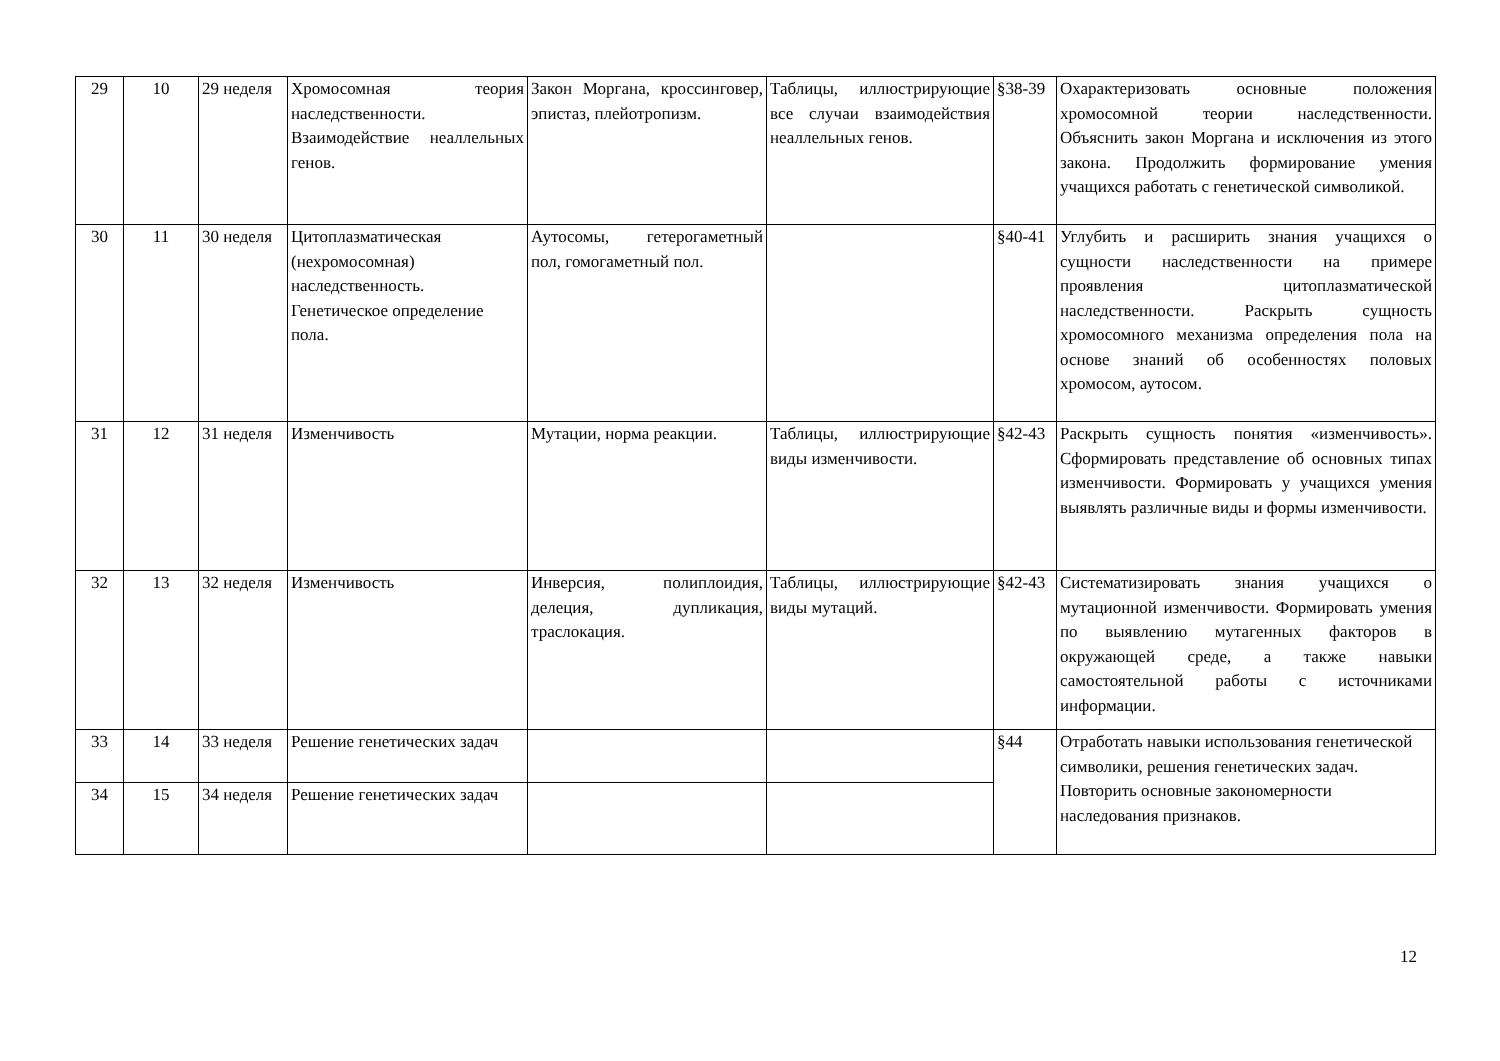| 29 | 10 | 29 неделя | Хромосомная теория наследственности. Взаимодействие неаллельных генов. | Закон Моргана, кроссинговер, эпистаз, плейотропизм. | Таблицы, иллюстрирующие все случаи взаимодействия неаллельных генов. | §38-39 | Охарактеризовать основные положения хромосомной теории наследственности. Объяснить закон Моргана и исключения из этого закона. Продолжить формирование умения учащихся работать с генетической символикой. |
| 30 | 11 | 30 неделя | Цитоплазматическая (нехромосомная) наследственность. Генетическое определение пола. | Аутосомы, гетерогаметный пол, гомогаметный пол. | | §40-41 | Углубить и расширить знания учащихся о сущности наследственности на примере проявления цитоплазматической наследственности. Раскрыть сущность хромосомного механизма определения пола на основе знаний об особенностях половых хромосом, аутосом. |
| 31 | 12 | 31 неделя | Изменчивость | Мутации, норма реакции. | Таблицы, иллюстрирующие виды изменчивости. | §42-43 | Раскрыть сущность понятия «изменчивость». Сформировать представление об основных типах изменчивости. Формировать у учащихся умения выявлять различные виды и формы изменчивости. |
| 32 | 13 | 32 неделя | Изменчивость | Инверсия, полиплоидия, делеция, дупликация, траслокация. | Таблицы, иллюстрирующие виды мутаций. | §42-43 | Систематизировать знания учащихся о мутационной изменчивости. Формировать умения по выявлению мутагенных факторов в окружающей среде, а также навыки самостоятельной работы с источниками информации. |
| 33 | 14 | 33 неделя | Решение генетических задач | | | §44 | Отработать навыки использования генетической символики, решения генетических задач. Повторить основные закономерности наследования признаков. |
| 34 | 15 | 34 неделя | Решение генетических задач | | | | |
12